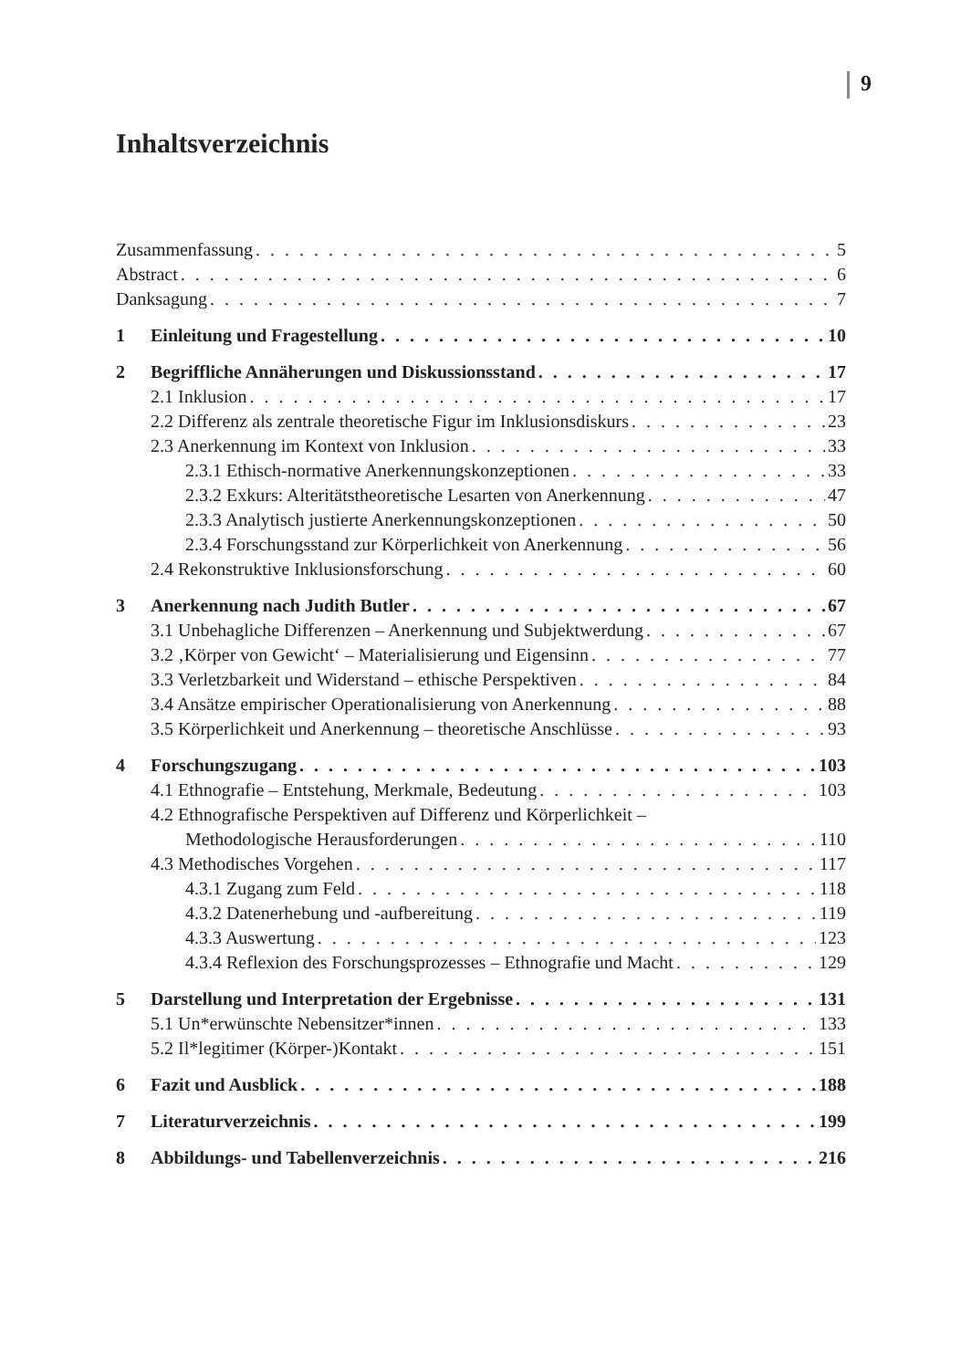9
Inhaltsverzeichnis
Zusammenfassung 5
Abstract 6
Danksagung 7
1 Einleitung und Fragestellung 10
2 Begriffliche Annäherungen und Diskussionsstand 17
2.1 Inklusion 17
2.2 Differenz als zentrale theoretische Figur im Inklusionsdiskurs 23
2.3 Anerkennung im Kontext von Inklusion 33
2.3.1 Ethisch-normative Anerkennungskonzeptionen 33
2.3.2 Exkurs: Alteritätstheoretische Lesarten von Anerkennung 47
2.3.3 Analytisch justierte Anerkennungskonzeptionen 50
2.3.4 Forschungsstand zur Körperlichkeit von Anerkennung 56
2.4 Rekonstruktive Inklusionsforschung 60
3 Anerkennung nach Judith Butler 67
3.1 Unbehagliche Differenzen – Anerkennung und Subjektwerdung 67
3.2 ‚Körper von Gewicht‘ – Materialisierung und Eigensinn 77
3.3 Verletzbarkeit und Widerstand – ethische Perspektiven 84
3.4 Ansätze empirischer Operationalisierung von Anerkennung 88
3.5 Körperlichkeit und Anerkennung – theoretische Anschlüsse 93
4 Forschungszugang 103
4.1 Ethnografie – Entstehung, Merkmale, Bedeutung 103
4.2 Ethnografische Perspektiven auf Differenz und Körperlichkeit –
Methodologische Herausforderungen 110
4.3 Methodisches Vorgehen 117
4.3.1 Zugang zum Feld 118
4.3.2 Datenerhebung und -aufbereitung 119
4.3.3 Auswertung 123
4.3.4 Reflexion des Forschungsprozesses – Ethnografie und Macht 129
5 Darstellung und Interpretation der Ergebnisse 131
5.1 Un*erwünschte Nebensitzer*innen 133
5.2 Il*legitimer (Körper-)Kontakt 151
6 Fazit und Ausblick 188
7 Literaturverzeichnis 199
8 Abbildungs- und Tabellenverzeichnis 216